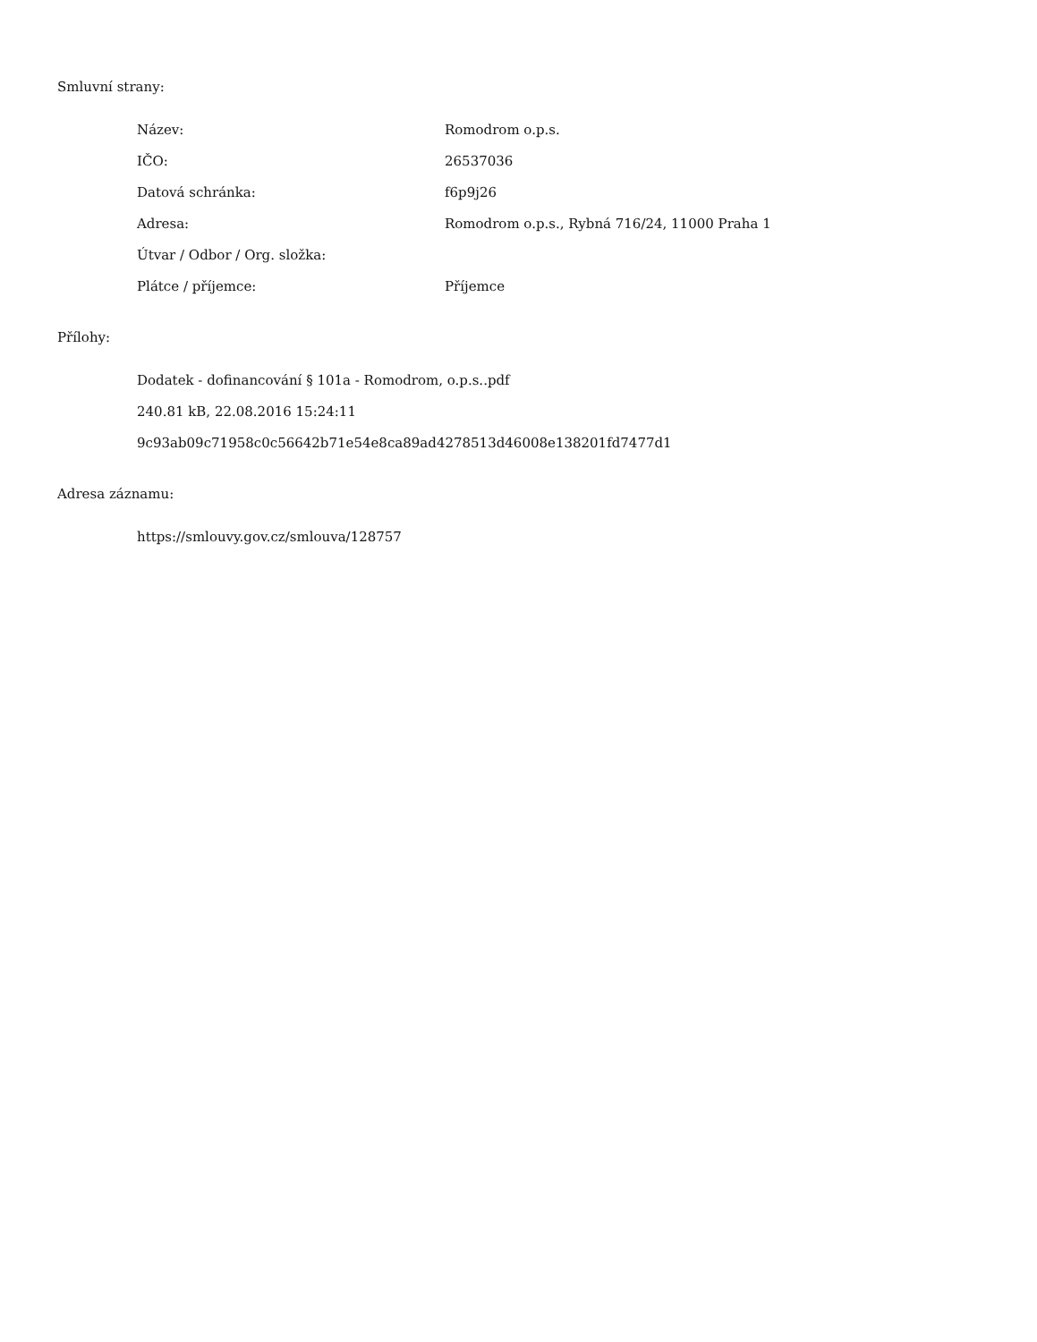Smluvní strany:
| Název: | Romodrom o.p.s. |
| IČO: | 26537036 |
| Datová schránka: | f6p9j26 |
| Adresa: | Romodrom o.p.s., Rybná 716/24, 11000 Praha 1 |
| Útvar / Odbor / Org. složka: | |
| Plátce / příjemce: | Příjemce |
Přílohy:
Dodatek - dofinancování § 101a - Romodrom, o.p.s..pdf
240.81 kB, 22.08.2016 15:24:11
9c93ab09c71958c0c56642b71e54e8ca89ad4278513d46008e138201fd7477d1
Adresa záznamu:
https://smlouvy.gov.cz/smlouva/128757